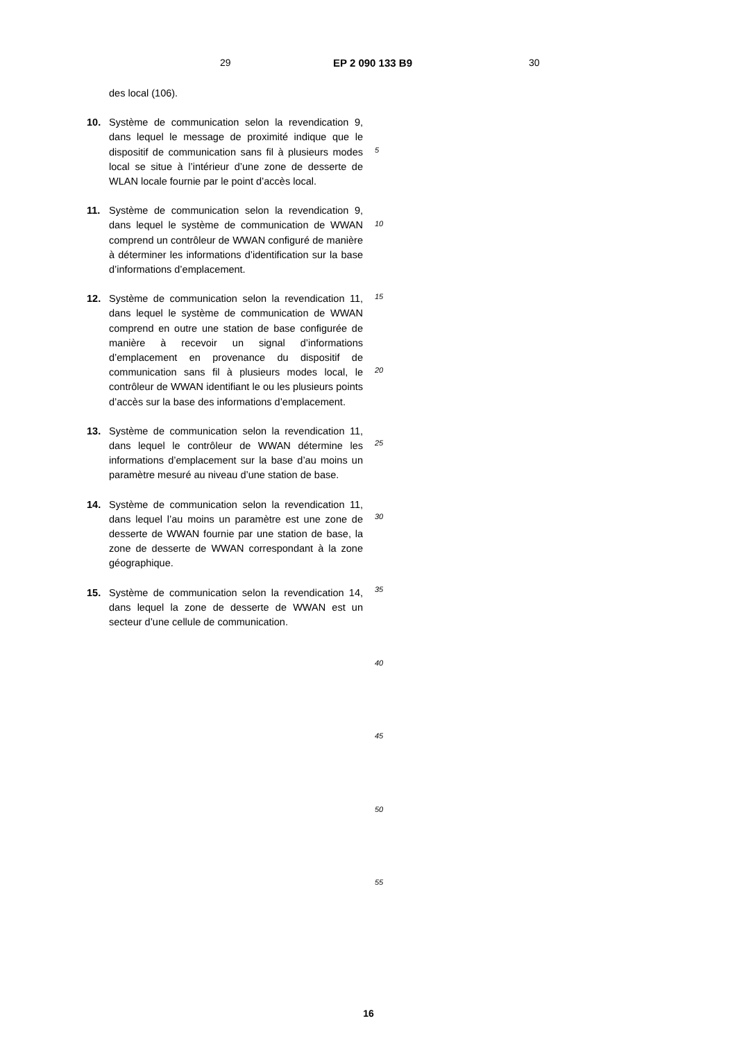29 EP 2 090 133 B9 30
des local (106).
10. Système de communication selon la revendication 9, dans lequel le message de proximité indique que le dispositif de communication sans fil à plusieurs modes local se situe à l’intérieur d’une zone de desserte de WLAN locale fournie par le point d’accès local.
11. Système de communication selon la revendication 9, dans lequel le système de communication de WWAN comprend un contrôleur de WWAN configuré de manière à déterminer les informations d’identification sur la base d’informations d’emplacement.
12. Système de communication selon la revendication 11, dans lequel le système de communication de WWAN comprend en outre une station de base configurée de manière à recevoir un signal d’informations d’emplacement en provenance du dispositif de communication sans fil à plusieurs modes local, le contrôleur de WWAN identifiant le ou les plusieurs points d’accès sur la base des informations d’emplacement.
13. Système de communication selon la revendication 11, dans lequel le contrôleur de WWAN détermine les informations d’emplacement sur la base d’au moins un paramètre mesuré au niveau d’une station de base.
14. Système de communication selon la revendication 11, dans lequel l’au moins un paramètre est une zone de desserte de WWAN fournie par une station de base, la zone de desserte de WWAN correspondant à la zone géographique.
15. Système de communication selon la revendication 14, dans lequel la zone de desserte de WWAN est un secteur d’une cellule de communication.
5
10
15
20
25
30
35
40
45
50
55
16